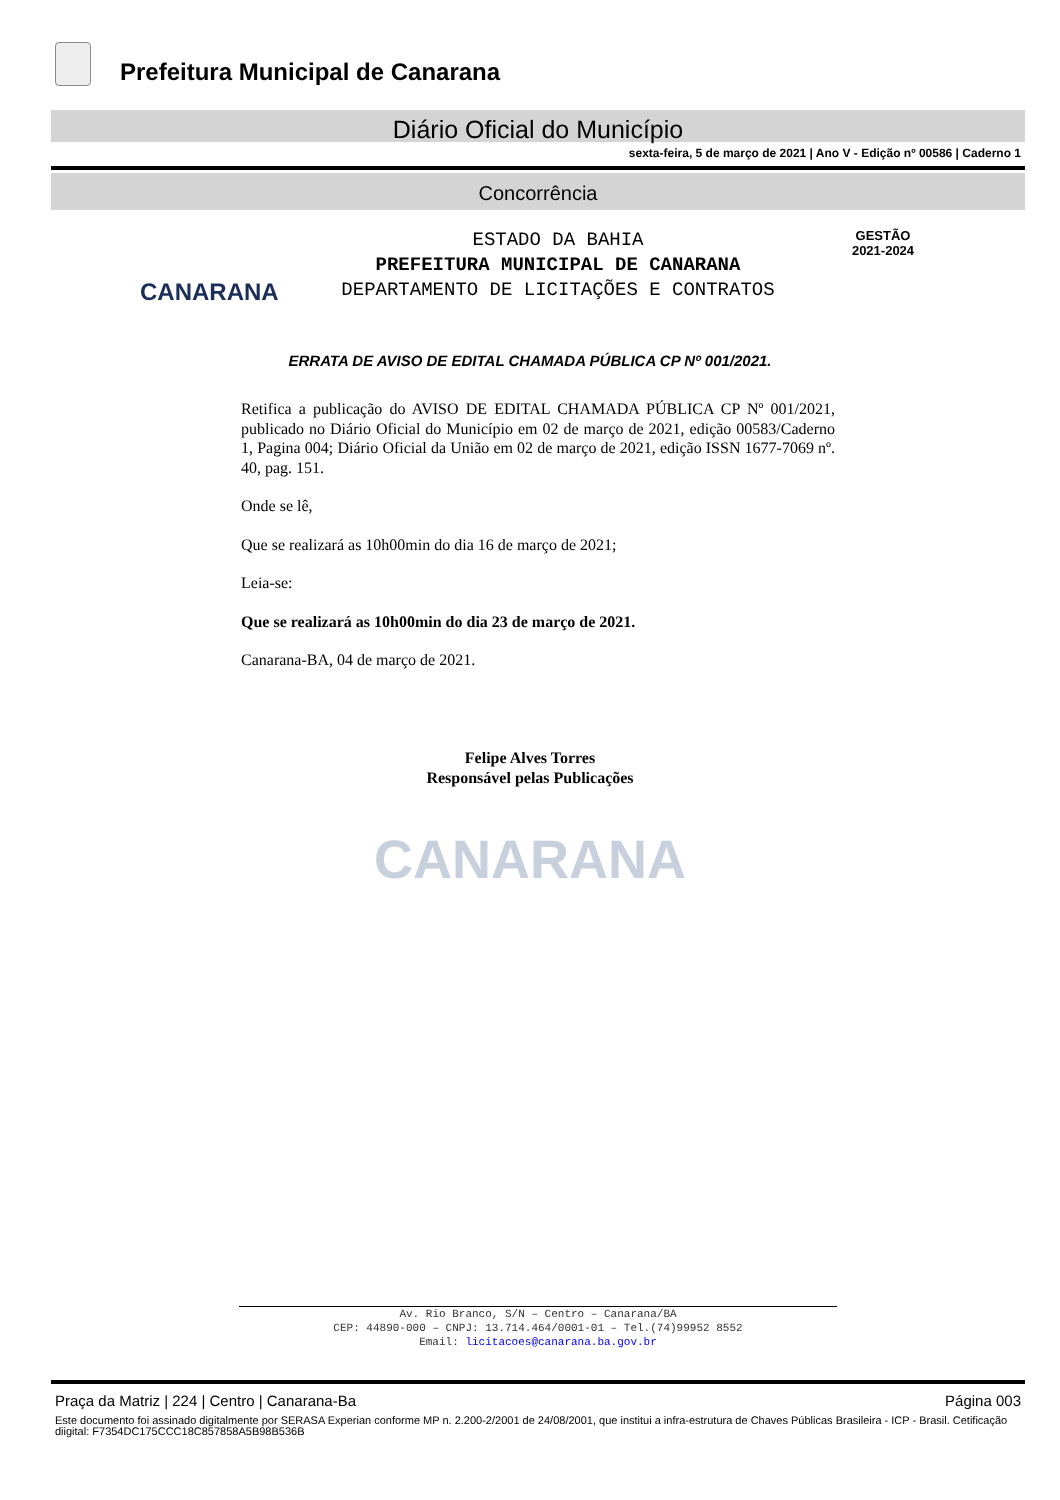Prefeitura Municipal de Canarana
Diário Oficial do Município
sexta-feira, 5 de março de 2021 | Ano V - Edição nº 00586 | Caderno 1
Concorrência
CANARANA
ESTADO DA BAHIA
PREFEITURA MUNICIPAL DE CANARANA
DEPARTAMENTO DE LICITAÇÕES E CONTRATOS
GESTÃO
2021-2024
ERRATA DE AVISO DE EDITAL CHAMADA PÚBLICA CP Nº 001/2021.
Retifica a publicação do AVISO DE EDITAL CHAMADA PÚBLICA CP Nº 001/2021, publicado no Diário Oficial do Município em 02 de março de 2021, edição 00583/Caderno 1, Pagina 004; Diário Oficial da União em 02 de março de 2021, edição ISSN 1677-7069 nº. 40, pag. 151.
Onde se lê,
Que se realizará as 10h00min do dia 16 de março de 2021;
Leia-se:
Que se realizará as 10h00min do dia 23 de março de 2021.
Canarana-BA, 04 de março de 2021.
Felipe Alves Torres
Responsável pelas Publicações
CANARANA
Av. Rio Branco, S/N – Centro – Canarana/BA
CEP: 44890-000 – CNPJ: 13.714.464/0001-01 – Tel.(74)99952 8552
Email: licitacoes@canarana.ba.gov.br
Praça da Matriz | 224 | Centro | Canarana-Ba Página 003
Este documento foi assinado digitalmente por SERASA Experian conforme MP n. 2.200-2/2001 de 24/08/2001, que institui a infra-estrutura de Chaves Públicas Brasileira - ICP - Brasil. Cetificação diigital: F7354DC175CCC18C857858A5B98B536B